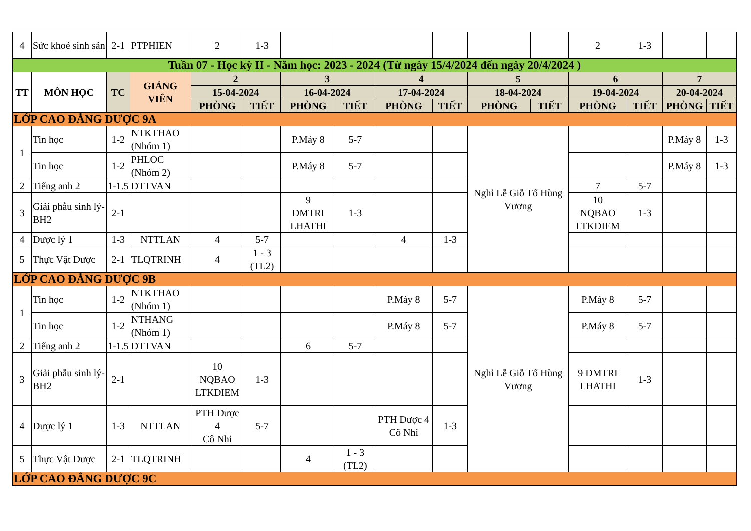| 4 | Sức khoẻ sinh sản | 2-1 | PTPHIEN | 2 | 1-3 | | | | | | | 2 | 1-3 | | |
| Tuần 07 - Học kỳ II - Năm học: 2023 - 2024 (Từ ngày 15/4/2024 đến ngày 20/4/2024 ) | | | | | | | | | | | | | | | |
| TT | MÔN HỌC | TC | GIẢNG VIÊN | 2 | | 3 | | 4 | | 5 | | 6 | | 7 | |
| | | | | 15-04-2024 | | 16-04-2024 | | 17-04-2024 | | 18-04-2024 | | 19-04-2024 | | 20-04-2024 | |
| | | | | PHÒNG | TIẾT | PHÒNG | TIẾT | PHÒNG | TIẾT | PHÒNG | TIẾT | PHÒNG | TIẾT | PHÒNG | TIẾT |
| LỚP CAO ĐẲNG DƯỢC 9A | | | | | | | | | | | | | | | |
| 1 | Tin học | 1-2 | NTKTHAO (Nhóm 1) | | | P.Máy 8 | 5-7 | | | Nghỉ Lễ Giỗ Tổ Hùng Vương | | | | P.Máy 8 | 1-3 |
| | Tin học | 1-2 | PHLOC (Nhóm 2) | | | P.Máy 8 | 5-7 | | | | | | | P.Máy 8 | 1-3 |
| 2 | Tiếng anh 2 | 1-1.5 | DTTVAN | | | | | | | | | 7 | 5-7 | | |
| 3 | Giải phẫu sinh lý-BH2 | 2-1 | | | | 9 DMTRI LHATHI | 1-3 | | | | | 10 NQBAO LTKDIEM | 1-3 | | |
| 4 | Dược lý 1 | 1-3 | NTTLAN | 4 | 5-7 | | | 4 | 1-3 | | | | | | |
| 5 | Thực Vật Dược | 2-1 | TLQTRINH | 4 | 1 - 3 (TL2) | | | | | | | | | | |
| LỚP CAO ĐẲNG DƯỢC 9B | | | | | | | | | | | | | | | |
| 1 | Tin học | 1-2 | NTKTHAO (Nhóm 1) | | | | | P.Máy 8 | 5-7 | Nghỉ Lễ Giỗ Tổ Hùng Vương | | P.Máy 8 | 5-7 | | |
| | Tin học | 1-2 | NTHANG (Nhóm 1) | | | | | P.Máy 8 | 5-7 | | | P.Máy 8 | 5-7 | | |
| 2 | Tiếng anh 2 | 1-1.5 | DTTVAN | | | 6 | 5-7 | | | | | | | | |
| 3 | Giải phẫu sinh lý-BH2 | 2-1 | | 10 NQBAO LTKDIEM | 1-3 | | | | | | | 9 DMTRI LHATHI | 1-3 | | |
| 4 | Dược lý 1 | 1-3 | NTTLAN | PTH Dược 4 Cô Nhi | 5-7 | | | PTH Dược 4 Cô Nhi | 1-3 | | | | | | |
| 5 | Thực Vật Dược | 2-1 | TLQTRINH | | | 4 | 1 - 3 (TL2) | | | | | | | | |
| LỚP CAO ĐẲNG DƯỢC 9C | | | | | | | | | | | | | | | |